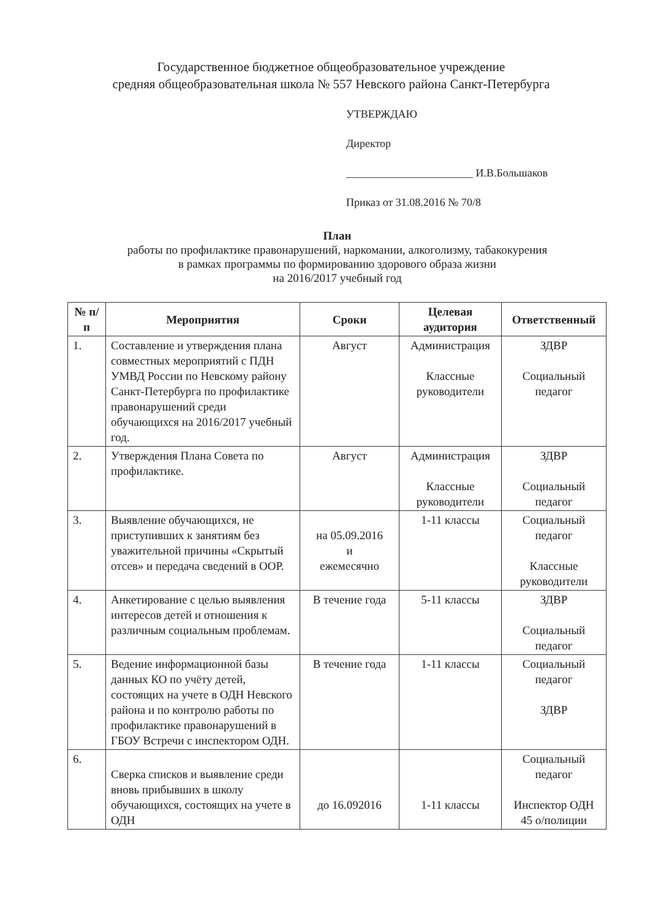Государственное бюджетное общеобразовательное учреждение
средняя общеобразовательная школа № 557 Невского района Санкт-Петербурга
УТВЕРЖДАЮ
Директор
_______________________ И.В.Большаков
Приказ от 31.08.2016 № 70/8
План
работы по профилактике правонарушений, наркомании, алкоголизму, табакокурения
в рамках программы по формированию здорового образа жизни
на 2016/2017 учебный год
| № п/п | Мероприятия | Сроки | Целевая аудитория | Ответственный |
| --- | --- | --- | --- | --- |
| 1. | Составление и утверждения плана совместных мероприятий с ПДН УМВД России по Невскому району Санкт-Петербурга по профилактике правонарушений среди обучающихся на 2016/2017 учебный год. | Август | Администрация Классные руководители | ЗДВР Социальный педагог |
| 2. | Утверждения Плана Совета по профилактике. | Август | Администрация Классные руководители | ЗДВР Социальный педагог |
| 3. | Выявление обучающихся, не приступивших к занятиям без уважительной причины «Скрытый отсев» и передача сведений в ООР. | на 05.09.2016 и ежемесячно | 1-11 классы | Социальный педагог Классные руководители |
| 4. | Анкетирование с целью выявления интересов детей и отношения к различным социальным проблемам. | В течение года | 5-11 классы | ЗДВР Социальный педагог |
| 5. | Ведение информационной базы данных КО по учёту детей, состоящих на учете в ОДН Невского района и по контролю работы по профилактике правонарушений в ГБОУ Встречи с инспектором ОДН. | В течение года | 1-11 классы | Социальный педагог ЗДВР |
| 6. | Сверка списков и выявление среди вновь прибывших в школу обучающихся, состоящих на учете в ОДН | до 16.092016 | 1-11 классы | Социальный педагог Инспектор ОДН 45 о/полиции |